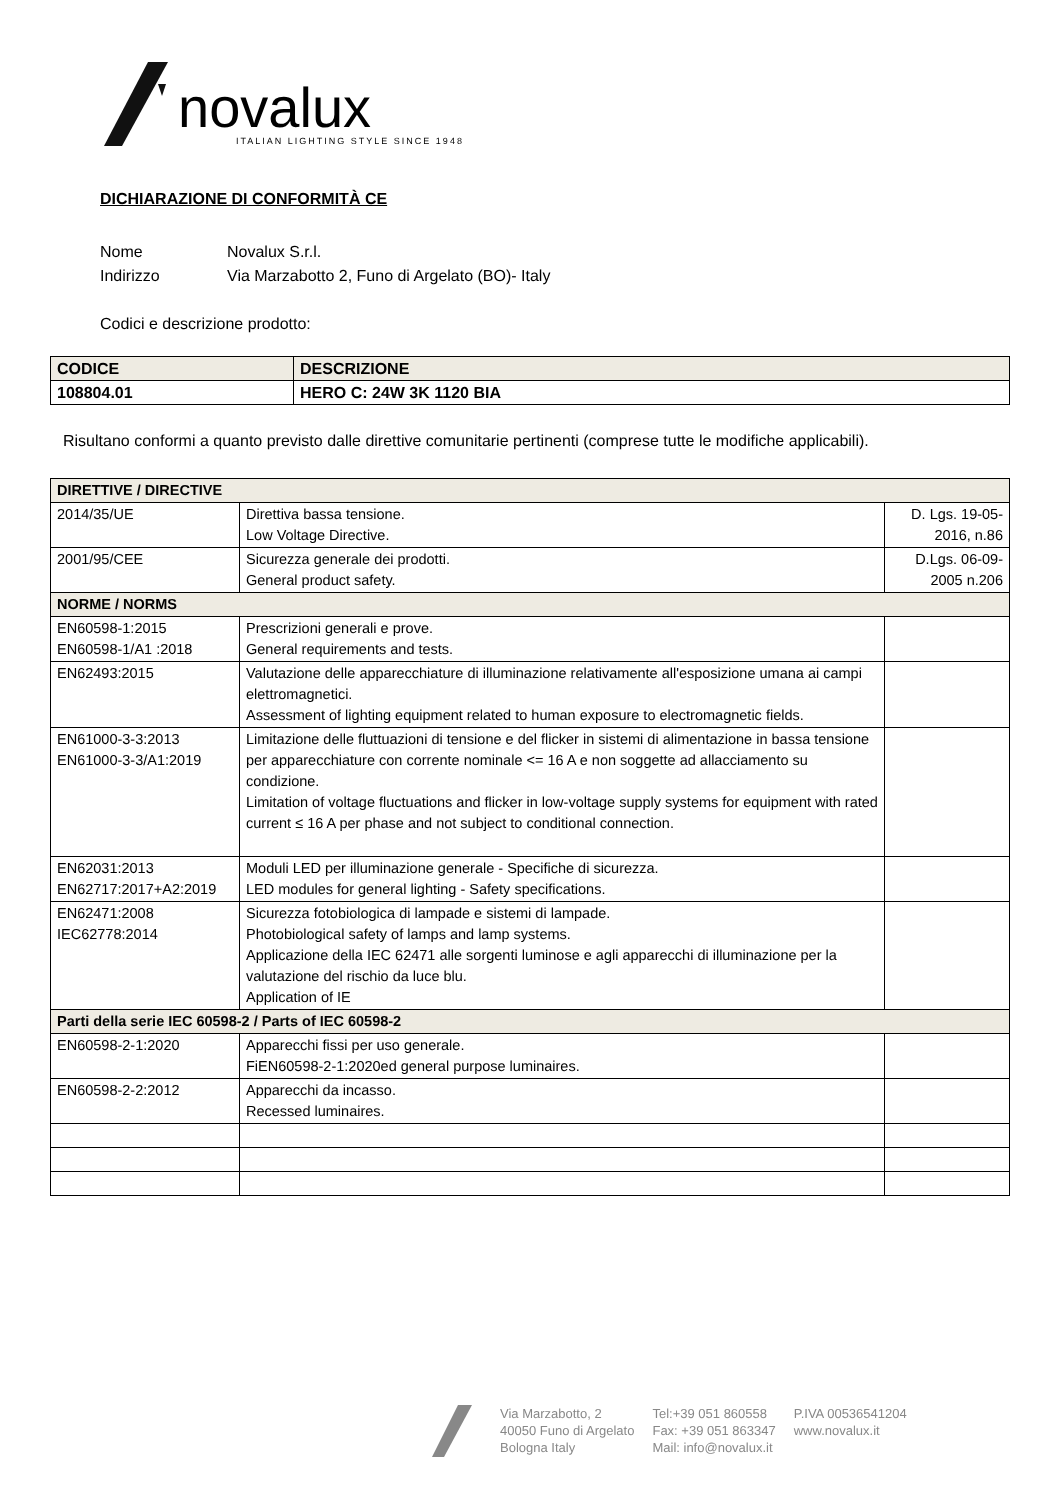novalux
ITALIAN LIGHTING STYLE SINCE 1948
DICHIARAZIONE DI CONFORMITÀ CE
Nome Novalux S.r.l.
Indirizzo Via Marzabotto 2, Funo di Argelato (BO)- Italy
Codici e descrizione prodotto:
| CODICE | DESCRIZIONE |
| 108804.01 | HERO C: 24W 3K 1120 BIA |
Risultano conformi a quanto previsto dalle direttive comunitarie pertinenti (comprese tutte le modifiche applicabili).
| DIRETTIVE / DIRECTIVE | | |
| 2014/35/UE | Direttiva bassa tensione. Low Voltage Directive. | D. Lgs. 19-05- 2016, n.86 |
| 2001/95/CEE | Sicurezza generale dei prodotti. General product safety. | D.Lgs. 06-09- 2005 n.206 |
| NORME / NORMS | | |
| EN60598-1:2015 EN60598-1/A1 :2018 | Prescrizioni generali e prove. General requirements and tests. | |
| EN62493:2015 | Valutazione delle apparecchiature di illuminazione relativamente all'esposizione umana ai campi elettromagnetici. Assessment of lighting equipment related to human exposure to electromagnetic fields. | |
| EN61000-3-3:2013 EN61000-3-3/A1:2019 | Limitazione delle fluttuazioni di tensione e del flicker in sistemi di alimentazione in bassa tensione per apparecchiature con corrente nominale <= 16 A e non soggette ad allacciamento su condizione. Limitation of voltage fluctuations and flicker in low-voltage supply systems for equipment with rated current ≤ 16 A per phase and not subject to conditional connection. | |
| EN62031:2013 EN62717:2017+A2:2019 | Moduli LED per illuminazione generale - Specifiche di sicurezza. LED modules for general lighting - Safety specifications. | |
| EN62471:2008 IEC62778:2014 | Sicurezza fotobiologica di lampade e sistemi di lampade. Photobiological safety of lamps and lamp systems. Applicazione della IEC 62471 alle sorgenti luminose e agli apparecchi di illuminazione per la valutazione del rischio da luce blu. Application of IE | |
| Parti della serie IEC 60598-2 / Parts of IEC 60598-2 | | |
| EN60598-2-1:2020 | Apparecchi fissi per uso generale. FiEN60598-2-1:2020ed general purpose luminaires. | |
| EN60598-2-2:2012 | Apparecchi da incasso. Recessed luminaires. | |
Via Marzabotto, 2
40050 Funo di Argelato
Bologna Italy
Tel:+39 051 860558
Fax: +39 051 863347
Mail: info@novalux.it
P.IVA 00536541204
www.novalux.it